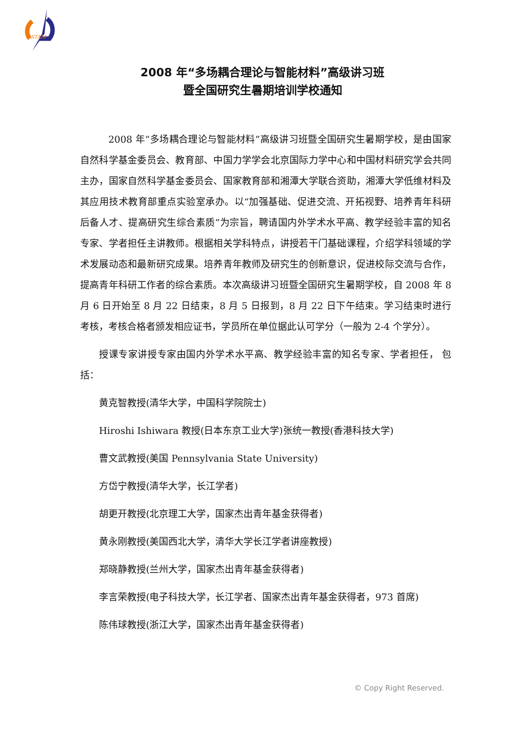STAM
2008 年“多场耦合理论与智能材料”高级讲习班
暨全国研究生暑期培训学校通知
2008 年“多场耦合理论与智能材料”高级讲习班暨全国研究生暑期学校，是由国家自然科学基金委员会、教育部、中国力学学会北京国际力学中心和中国材料研究学会共同主办，国家自然科学基金委员会、国家教育部和湘潭大学联合资助，湘潭大学低维材料及其应用技术教育部重点实验室承办。以“加强基础、促进交流、开拓视野、培养青年科研后备人才、提高研究生综合素质”为宗旨，聘请国内外学术水平高、教学经验丰富的知名专家、学者担任主讲教师。根据相关学科特点，讲授若干门基础课程，介绍学科领域的学术发展动态和最新研究成果。培养青年教师及研究生的创新意识，促进校际交流与合作，提高青年科研工作者的综合素质。本次高级讲习班暨全国研究生暑期学校，自 2008 年 8 月 6 日开始至 8 月 22 日结束，8 月 5 日报到，8 月 22 日下午结束。学习结束时进行考核，考核合格者颁发相应证书，学员所在单位据此认可学分（一般为 2-4 个学分）。
授课专家讲授专家由国内外学术水平高、教学经验丰富的知名专家、学者担任， 包括：
黄克智教授(清华大学，中国科学院院士)
Hiroshi Ishiwara 教授(日本东京工业大学)张统一教授(香港科技大学)
曹文武教授(美国 Pennsylvania State University)
方岱宁教授(清华大学，长江学者)
胡更开教授(北京理工大学，国家杰出青年基金获得者)
黄永刚教授(美国西北大学，清华大学长江学者讲座教授)
郑晓静教授(兰州大学，国家杰出青年基金获得者)
李言荣教授(电子科技大学，长江学者、国家杰出青年基金获得者，973 首席)
陈伟球教授(浙江大学，国家杰出青年基金获得者)
© Copy Right Reserved.